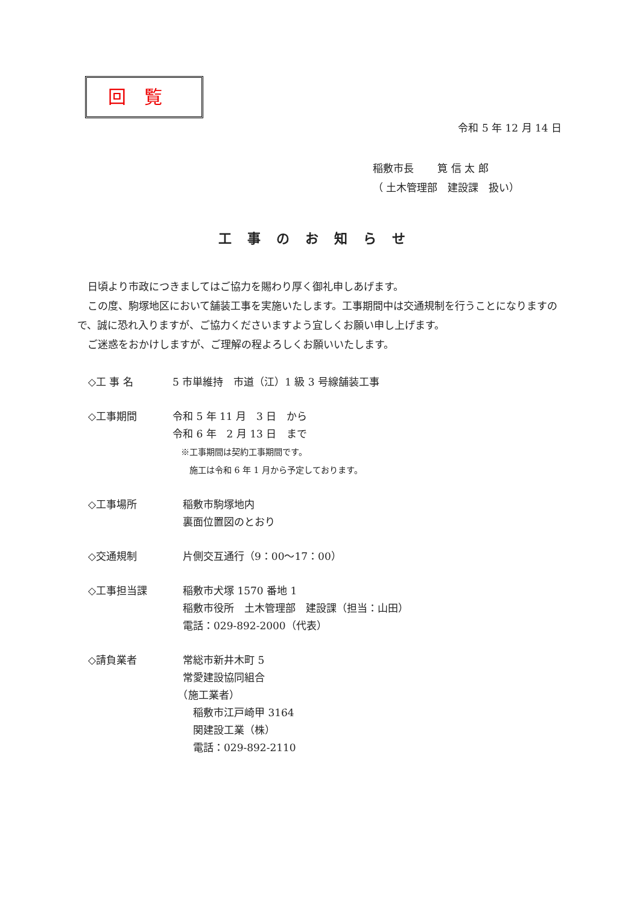回覧
令和 5 年 12 月 14 日
稲敷市長　　 筧 信 太 郎
（ 土木管理部　建設課　扱い）
工事のお知らせ
　日頃より市政につきましてはご協力を賜わり厚く御礼申しあげます。
　この度、駒塚地区において舗装工事を実施いたします。工事期間中は交通規制を行うことになりますので、誠に恐れ入りますが、ご協力くださいますよう宜しくお願い申し上げます。
　ご迷惑をおかけしますが、ご理解の程よろしくお願いいたします。
| ◇工 事 名 | 5 市単維持 市道（江）1 級 3 号線舗装工事 |
| ◇工事期間 | 令和 5 年 11 月 3 日 から 令和 6 年 2 月 13 日 まで ※工事期間は契約工事期間です。 施工は令和 6 年 1 月から予定しております。 |
| ◇工事場所 | 稲敷市駒塚地内 裏面位置図のとおり |
| ◇交通規制 | 片側交互通行（9：00～17：00） |
| ◇工事担当課 | 稲敷市犬塚 1570 番地 1 稲敷市役所 土木管理部 建設課（担当：山田） 電話：029-892-2000（代表） |
| ◇請負業者 | 常総市新井木町 5 常愛建設協同組合 （施工業者） 稲敷市江戸崎甲 3164 関建設工業（株） 電話：029-892-2110 |